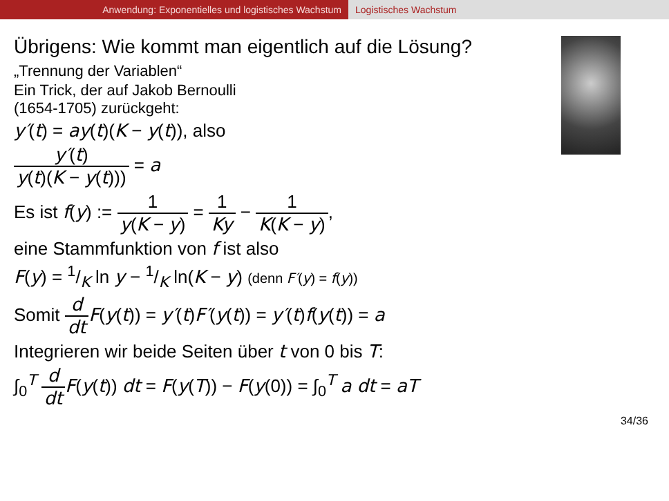Anwendung: Exponentielles und logistisches Wachstum Logistisches Wachstum
Übrigens: Wie kommt man eigentlich auf die Lösung?
„Trennung der Variablen“
Ein Trick, der auf Jakob Bernoulli
(1654-1705) zurückgeht:
y′(t) = ay(t)(K − y(t)), also
y′(t) y(t)(K − y(t))) = a
Es ist f(y) := 1 y(K − y) = 1 Ky − 1 K(K − y),
eine Stammfunktion von f ist also
F(y) = 1/K ln y − 1/K ln(K − y) (denn F′(y) = f(y))
Somit d dt F(y(t)) = y′(t)F′(y(t)) = y′(t)f(y(t)) = a
Integrieren wir beide Seiten über t von 0 bis T:
∫<sub>0</sub><sup>T</sup> d dt F(y(t)) dt = F(y(T)) − F(y(0)) = ∫<sub>0</sub><sup>T</sup> a dt = aT
34/36